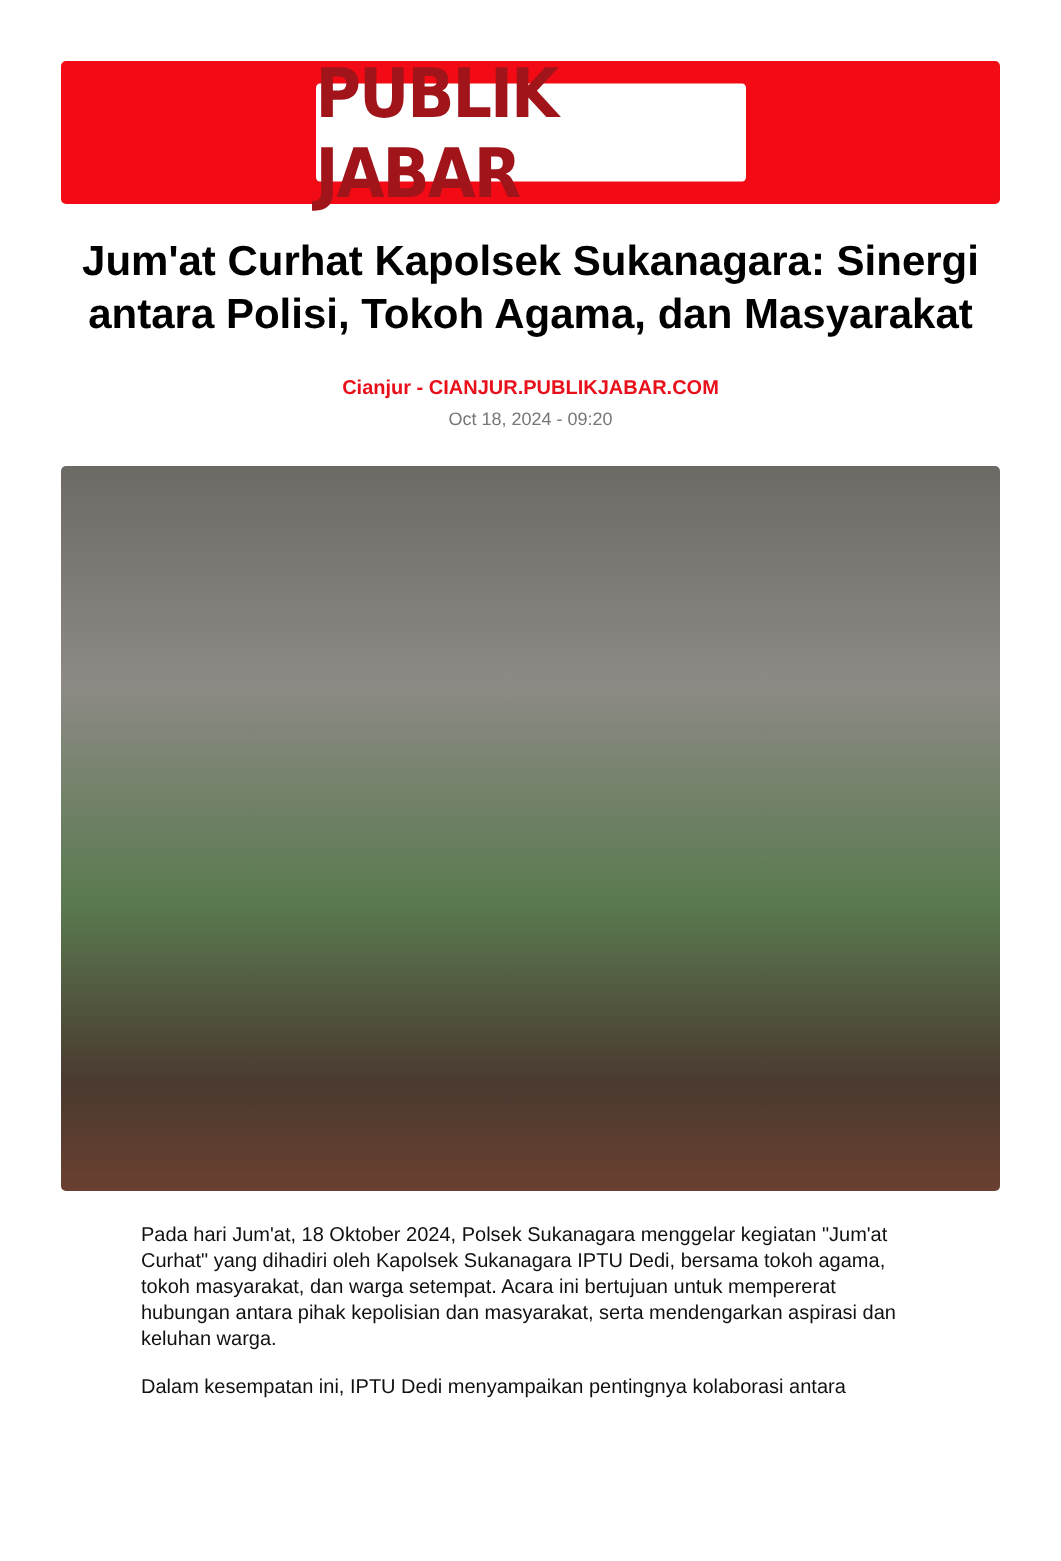PUBLIK JABAR
Jum'at Curhat Kapolsek Sukanagara: Sinergi antara Polisi, Tokoh Agama, dan Masyarakat
Cianjur - CIANJUR.PUBLIKJABAR.COM
Oct 18, 2024 - 09:20
Pada hari Jum'at, 18 Oktober 2024, Polsek Sukanagara menggelar kegiatan "Jum'at Curhat" yang dihadiri oleh Kapolsek Sukanagara IPTU Dedi, bersama tokoh agama, tokoh masyarakat, dan warga setempat. Acara ini bertujuan untuk mempererat hubungan antara pihak kepolisian dan masyarakat, serta mendengarkan aspirasi dan keluhan warga.
Dalam kesempatan ini, IPTU Dedi menyampaikan pentingnya kolaborasi antara